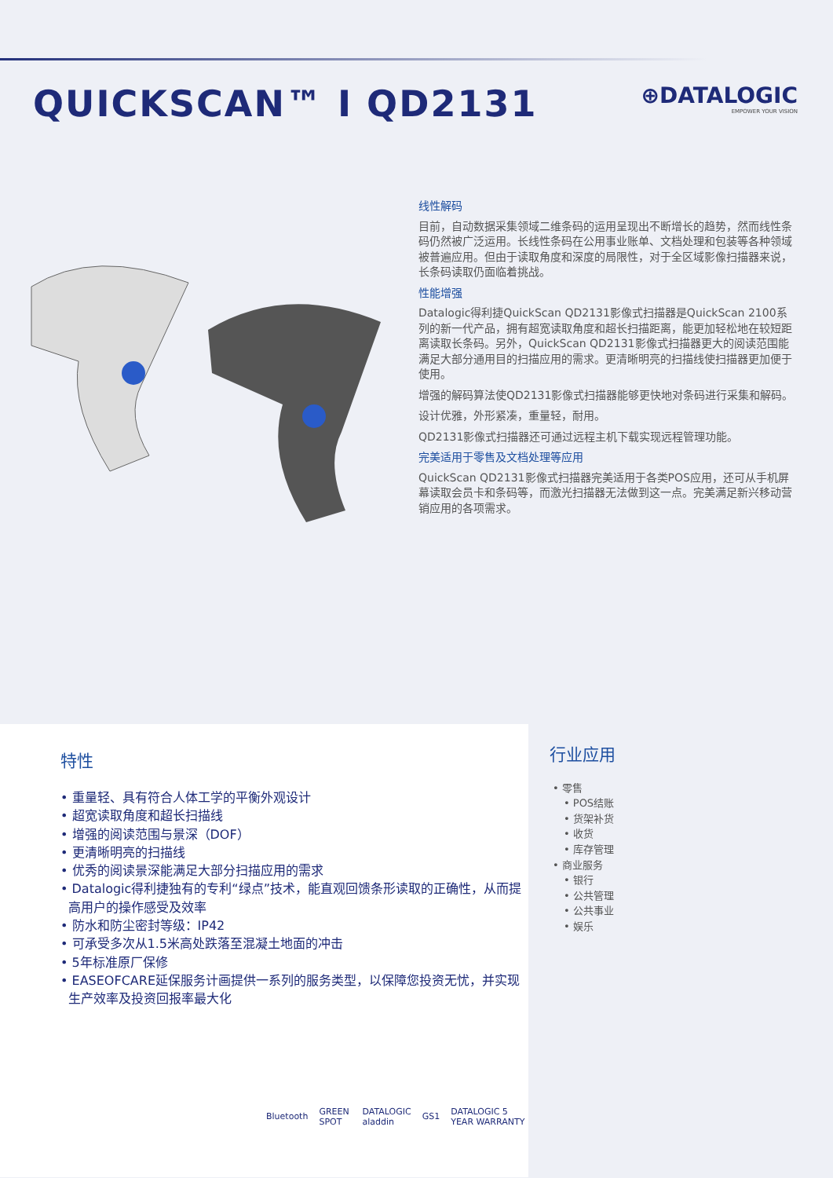QUICKSCAN™ I QD2131
⊕DATALOGIC
EMPOWER YOUR VISION
线性解码
目前，自动数据采集领域二维条码的运用呈现出不断增长的趋势，然而线性条码仍然被广泛运用。长线性条码在公用事业账单、文档处理和包装等各种领域被普遍应用。但由于读取角度和深度的局限性，对于全区域影像扫描器来说，长条码读取仍面临着挑战。
性能增强
Datalogic得利捷QuickScan QD2131影像式扫描器是QuickScan 2100系列的新一代产品，拥有超宽读取角度和超长扫描距离，能更加轻松地在较短距离读取长条码。另外，QuickScan QD2131影像式扫描器更大的阅读范围能满足大部分通用目的扫描应用的需求。更清晰明亮的扫描线使扫描器更加便于使用。
增强的解码算法使QD2131影像式扫描器能够更快地对条码进行采集和解码。
设计优雅，外形紧凑，重量轻，耐用。
QD2131影像式扫描器还可通过远程主机下载实现远程管理功能。
完美适用于零售及文档处理等应用
QuickScan QD2131影像式扫描器完美适用于各类POS应用，还可从手机屏幕读取会员卡和条码等，而激光扫描器无法做到这一点。完美满足新兴移动营销应用的各项需求。
特性
• 重量轻、具有符合人体工学的平衡外观设计
• 超宽读取角度和超长扫描线
• 增强的阅读范围与景深（DOF）
• 更清晰明亮的扫描线
• 优秀的阅读景深能满足大部分扫描应用的需求
• Datalogic得利捷独有的专利“绿点”技术，能直观回馈条形读取的正确性，从而提高用户的操作感受及效率
• 防水和防尘密封等级：IP42
• 可承受多次从1.5米高处跌落至混凝土地面的冲击
• 5年标准原厂保修
• EASEOFCARE延保服务计画提供一系列的服务类型，以保障您投资无忧，并实现生产效率及投资回报率最大化
Bluetooth GREEN SPOT DATALOGIC aladdin GS1 DATALOGIC 5 YEAR WARRANTY
行业应用
• 零售
• POS结账
• 货架补货
• 收货
• 库存管理
• 商业服务
• 银行
• 公共管理
• 公共事业
• 娱乐